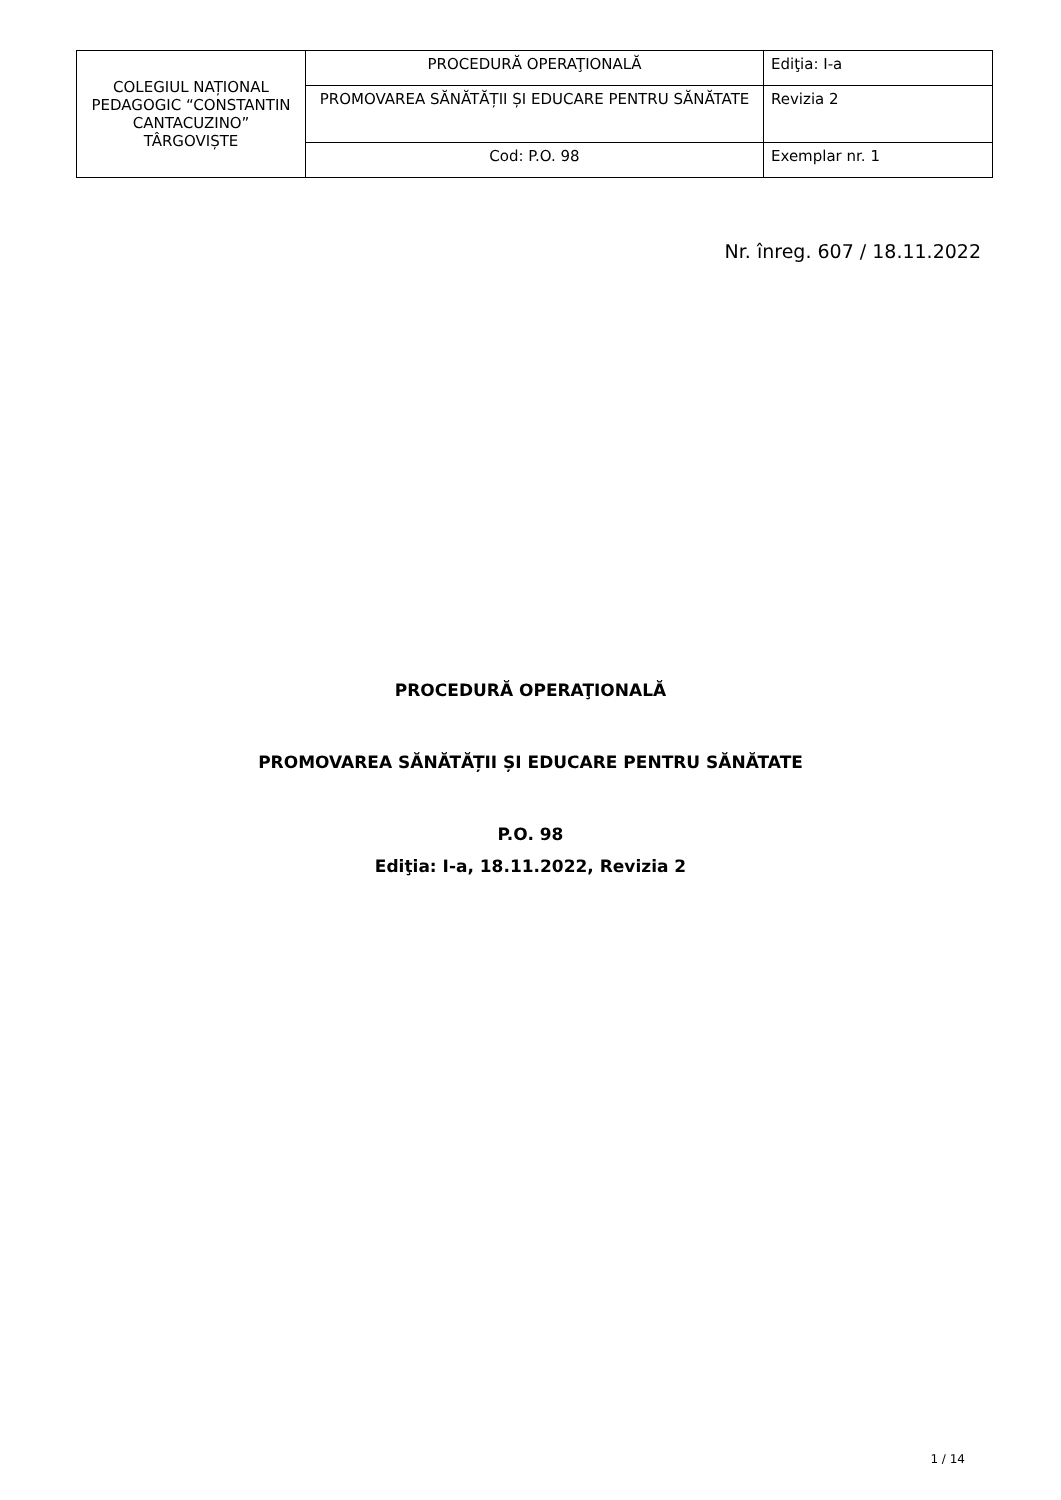| COLEGIUL NAȚIONAL PEDAGOGIC “CONSTANTIN CANTACUZINO” TÂRGOVIȘTE | PROCEDURĂ OPERAŢIONALĂ | Ediţia: I-a |
| | PROMOVAREA SĂNĂTĂȚII ȘI EDUCARE PENTRU SĂNĂTATE | Revizia 2 |
| | Cod: P.O. 98 | Exemplar nr. 1 |
Nr. înreg. 607 / 18.11.2022
PROCEDURĂ OPERAŢIONALĂ
PROMOVAREA SĂNĂTĂȚII ȘI EDUCARE PENTRU SĂNĂTATE
P.O. 98
Ediţia: I-a, 18.11.2022, Revizia 2
1 / 14